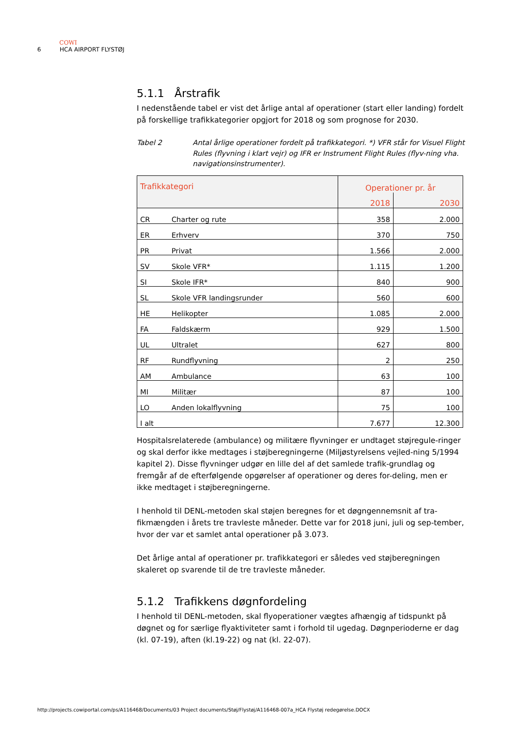COWI
6 HCA AIRPORT FLYSTØJ
5.1.1 Årstrafik
I nedenstående tabel er vist det årlige antal af operationer (start eller landing) fordelt på forskellige trafikkategorier opgjort for 2018 og som prognose for 2030.
Tabel 2 Antal årlige operationer fordelt på trafikkategori. *) VFR står for Visuel Flight Rules (flyvning i klart vejr) og IFR er Instrument Flight Rules (flyv-ning vha. navigationsinstrumenter).
| Trafikkategori | Operationer pr. år | |
| --- | --- | --- |
| | 2018 | 2030 |
| CR Charter og rute | 358 | 2.000 |
| ER Erhverv | 370 | 750 |
| PR Privat | 1.566 | 2.000 |
| SV Skole VFR* | 1.115 | 1.200 |
| SI Skole IFR* | 840 | 900 |
| SL Skole VFR landingsrunder | 560 | 600 |
| HE Helikopter | 1.085 | 2.000 |
| FA Faldskærm | 929 | 1.500 |
| UL Ultralet | 627 | 800 |
| RF Rundflyvning | 2 | 250 |
| AM Ambulance | 63 | 100 |
| MI Militær | 87 | 100 |
| LO Anden lokalflyvning | 75 | 100 |
| I alt | 7.677 | 12.300 |
Hospitalsrelaterede (ambulance) og militære flyvninger er undtaget støjregule-ringer og skal derfor ikke medtages i støjberegningerne (Miljøstyrelsens vejled-ning 5/1994 kapitel 2). Disse flyvninger udgør en lille del af det samlede trafik-grundlag og fremgår af de efterfølgende opgørelser af operationer og deres for-deling, men er ikke medtaget i støjberegningerne.
I henhold til DENL-metoden skal støjen beregnes for et døgngennemsnit af tra-fikmængden i årets tre travleste måneder. Dette var for 2018 juni, juli og sep-tember, hvor der var et samlet antal operationer på 3.073.
Det årlige antal af operationer pr. trafikkategori er således ved støjberegningen skaleret op svarende til de tre travleste måneder.
5.1.2 Trafikkens døgnfordeling
I henhold til DENL-metoden, skal flyoperationer vægtes afhængig af tidspunkt på døgnet og for særlige flyaktiviteter samt i forhold til ugedag. Døgnperioderne er dag (kl. 07-19), aften (kl.19-22) og nat (kl. 22-07).
http://projects.cowiportal.com/ps/A116468/Documents/03 Project documents/Støj/Flystøj/A116468-007a_HCA Flystøj redegørelse.DOCX